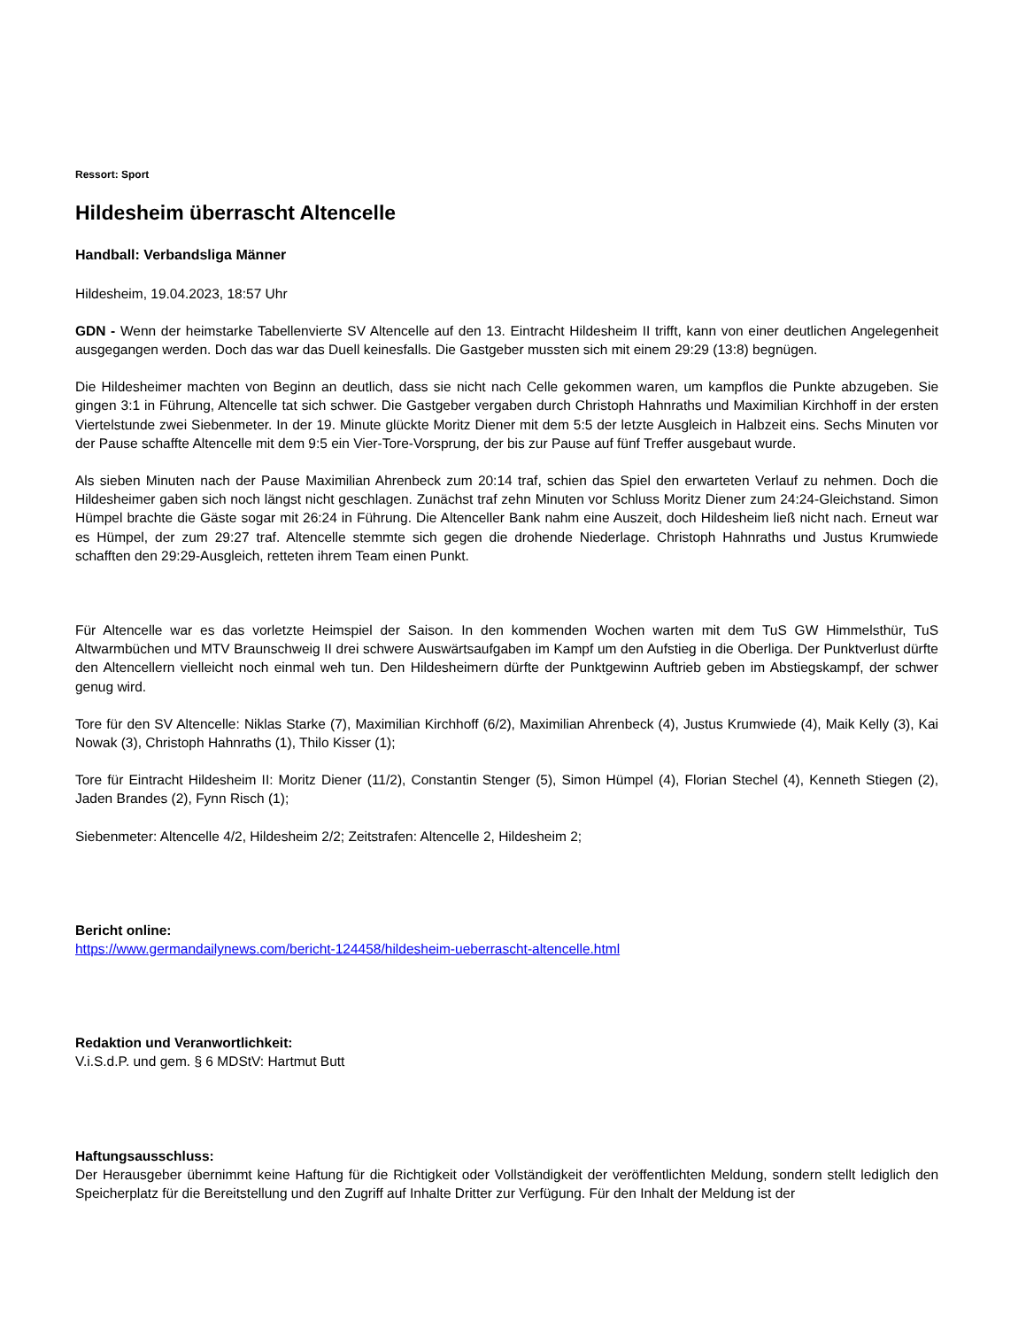Ressort: Sport
Hildesheim überrascht Altencelle
Handball: Verbandsliga Männer
Hildesheim, 19.04.2023, 18:57 Uhr
GDN - Wenn der heimstarke Tabellenvierte SV Altencelle auf den 13. Eintracht Hildesheim II trifft, kann von einer deutlichen Angelegenheit ausgegangen werden. Doch das war das Duell keinesfalls. Die Gastgeber mussten sich mit einem 29:29 (13:8) begnügen.
Die Hildesheimer machten von Beginn an deutlich, dass sie nicht nach Celle gekommen waren, um kampflos die Punkte abzugeben. Sie gingen 3:1 in Führung, Altencelle tat sich schwer. Die Gastgeber vergaben durch Christoph Hahnraths und Maximilian Kirchhoff in der ersten Viertelstunde zwei Siebenmeter. In der 19. Minute glückte Moritz Diener mit dem 5:5 der letzte Ausgleich in Halbzeit eins. Sechs Minuten vor der Pause schaffte Altencelle mit dem 9:5 ein Vier-Tore-Vorsprung, der bis zur Pause auf fünf Treffer ausgebaut wurde.
Als sieben Minuten nach der Pause Maximilian Ahrenbeck zum 20:14 traf, schien das Spiel den erwarteten Verlauf zu nehmen. Doch die Hildesheimer gaben sich noch längst nicht geschlagen. Zunächst traf zehn Minuten vor Schluss Moritz Diener zum 24:24-Gleichstand. Simon Hümpel brachte die Gäste sogar mit 26:24 in Führung. Die Altenceller Bank nahm eine Auszeit, doch Hildesheim ließ nicht nach. Erneut war es Hümpel, der zum 29:27 traf. Altencelle stemmte sich gegen die drohende Niederlage. Christoph Hahnraths und Justus Krumwiede schafften den 29:29-Ausgleich, retteten ihrem Team einen Punkt.
Für Altencelle war es das vorletzte Heimspiel der Saison. In den kommenden Wochen warten mit dem TuS GW Himmelsthür, TuS Altwarmbüchen und MTV Braunschweig II drei schwere Auswärtsaufgaben im Kampf um den Aufstieg in die Oberliga. Der Punktverlust dürfte den Altencellern vielleicht noch einmal weh tun. Den Hildesheimern dürfte der Punktgewinn Auftrieb geben im Abstiegskampf, der schwer genug wird.
Tore für den SV Altencelle: Niklas Starke (7), Maximilian Kirchhoff (6/2), Maximilian Ahrenbeck (4), Justus Krumwiede (4), Maik Kelly (3), Kai Nowak (3), Christoph Hahnraths (1), Thilo Kisser (1);
Tore für Eintracht Hildesheim II: Moritz Diener (11/2), Constantin Stenger (5), Simon Hümpel (4), Florian Stechel (4), Kenneth Stiegen (2), Jaden Brandes (2), Fynn Risch (1);
Siebenmeter: Altencelle 4/2, Hildesheim 2/2; Zeitstrafen: Altencelle 2, Hildesheim 2;
Bericht online:
https://www.germandailynews.com/bericht-124458/hildesheim-ueberrascht-altencelle.html
Redaktion und Veranwortlichkeit:
V.i.S.d.P. und gem. § 6 MDStV: Hartmut Butt
Haftungsausschluss:
Der Herausgeber übernimmt keine Haftung für die Richtigkeit oder Vollständigkeit der veröffentlichten Meldung, sondern stellt lediglich den Speicherplatz für die Bereitstellung und den Zugriff auf Inhalte Dritter zur Verfügung. Für den Inhalt der Meldung ist der